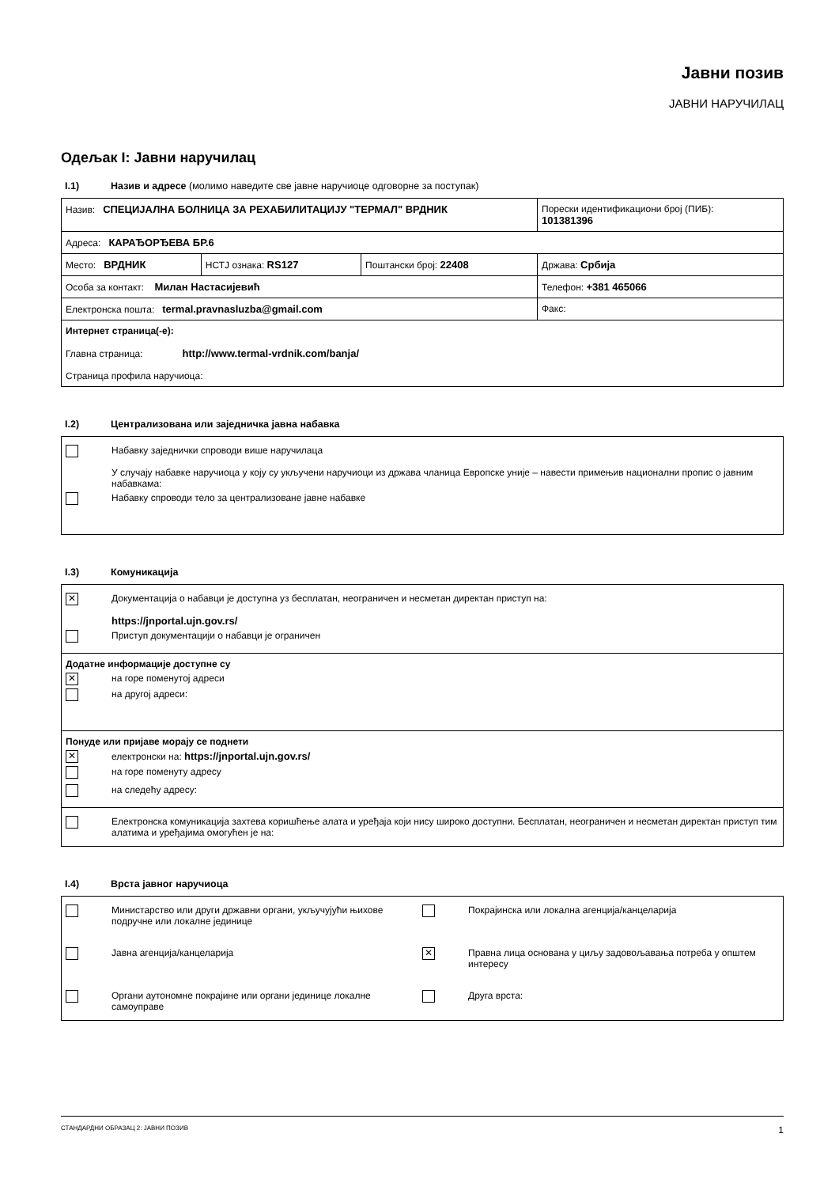Јавни позив
ЈАВНИ НАРУЧИЛАЦ
Одељак I: Јавни наручилац
I.1) Назив и адресе (молимо наведите све јавне наручиоце одговорне за поступак)
| Назив: СПЕЦИЈАЛНА БОЛНИЦА ЗА РЕХАБИЛИТАЦИЈУ "ТЕРМАЛ" ВРДНИК | | | Порески идентификациони број (ПИБ): 101381396 |
| Адреса: КАРАЂОРЂЕВА БР.6 | | | |
| Место: ВРДНИК | НСТЈ ознака: RS127 | Поштански број: 22408 | Држава: Србија |
| Особа за контакт: Милан Настасијевић | | | Телефон: +381 465066 |
| Електронска пошта: termal.pravnasluzba@gmail.com | | | Факс: |
| Интернет страница(-е): Главна страница: http://www.termal-vrdnik.com/banja/ Страница профила наручиоца: | | | |
I.2) Централизована или заједничка јавна набавка
| Набавку заједнички спроводи више наручилаца У случају набавке наручиоца у коју су укључени наручиоци из држава чланица Европске уније – навести примењив национални пропис о јавним набавкама: Набавку спроводи тело за централизоване јавне набавке |
I.3) Комуникација
| ✕ Документација о набавци је доступна уз бесплатан, неограничен и несметан директан приступ на: https://jnportal.ujn.gov.rs/ Приступ документацији о набавци је ограничен |
| Додатне информације доступне су ✕ на горе поменутој адреси на другој адреси: |
| Понуде или пријаве морају се поднети ✕ електронски на: https://jnportal.ujn.gov.rs/ на горе поменуту адресу на следећу адресу: |
| Електронска комуникација захтева коришћење алата и уређаја који нису широко доступни. Бесплатан, неограничен и несметан директан приступ тим алатима и уређајима омогућен је на: |
I.4) Врста јавног наручиоца
| Министарство или други државни органи, укључујући њихове подручне или локалне јединице Покрајинска или локална агенција/канцеларија Јавна агенција/канцеларија ✕ Правна лица основана у циљу задовољавања потреба у општем интересу Органи аутономне покрајине или органи јединице локалне самоуправе Друга врста: |
СТАНДАРДНИ ОБРАЗАЦ 2: ЈАВНИ ПОЗИВ 1